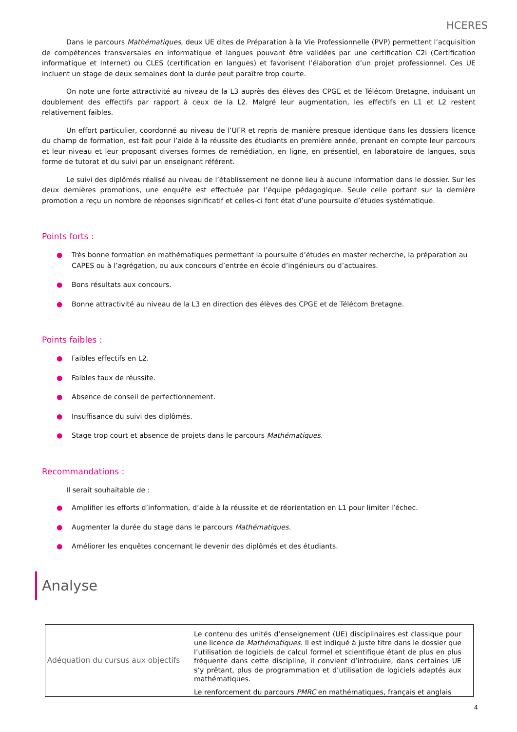HCERES
Dans le parcours Mathématiques, deux UE dites de Préparation à la Vie Professionnelle (PVP) permettent l’acquisition de compétences transversales en informatique et langues pouvant être validées par une certification C2i (Certification informatique et Internet) ou CLES (certification en langues) et favorisent l’élaboration d’un projet professionnel. Ces UE incluent un stage de deux semaines dont la durée peut paraître trop courte.
On note une forte attractivité au niveau de la L3 auprès des élèves des CPGE et de Télécom Bretagne, induisant un doublement des effectifs par rapport à ceux de la L2. Malgré leur augmentation, les effectifs en L1 et L2 restent relativement faibles.
Un effort particulier, coordonné au niveau de l’UFR et repris de manière presque identique dans les dossiers licence du champ de formation, est fait pour l’aide à la réussite des étudiants en première année, prenant en compte leur parcours et leur niveau et leur proposant diverses formes de remédiation, en ligne, en présentiel, en laboratoire de langues, sous forme de tutorat et du suivi par un enseignant référent.
Le suivi des diplômés réalisé au niveau de l’établissement ne donne lieu à aucune information dans le dossier. Sur les deux dernières promotions, une enquête est effectuée par l’équipe pédagogique. Seule celle portant sur la dernière promotion a reçu un nombre de réponses significatif et celles-ci font état d’une poursuite d’études systématique.
Points forts :
● Très bonne formation en mathématiques permettant la poursuite d’études en master recherche, la préparation au CAPES ou à l’agrégation, ou aux concours d’entrée en école d’ingénieurs ou d’actuaires.
● Bons résultats aux concours.
● Bonne attractivité au niveau de la L3 en direction des élèves des CPGE et de Télécom Bretagne.
Points faibles :
● Faibles effectifs en L2.
● Faibles taux de réussite.
● Absence de conseil de perfectionnement.
● Insuffisance du suivi des diplômés.
● Stage trop court et absence de projets dans le parcours Mathématiques.
Recommandations :
Il serait souhaitable de :
● Amplifier les efforts d’information, d’aide à la réussite et de réorientation en L1 pour limiter l’échec.
● Augmenter la durée du stage dans le parcours Mathématiques.
● Améliorer les enquêtes concernant le devenir des diplômés et des étudiants.
Analyse
| Adéquation du cursus aux objectifs | Le contenu des unités d’enseignement (UE) disciplinaires est classique pour une licence de Mathématiques . Il est indiqué à juste titre dans le dossier que l’utilisation de logiciels de calcul formel et scientifique étant de plus en plus fréquente dans cette discipline, il convient d’introduire, dans certaines UE s’y prêtant, plus de programmation et d’utilisation de logiciels adaptés aux mathématiques. Le renforcement du parcours PMRC en mathématiques, français et anglais |
4